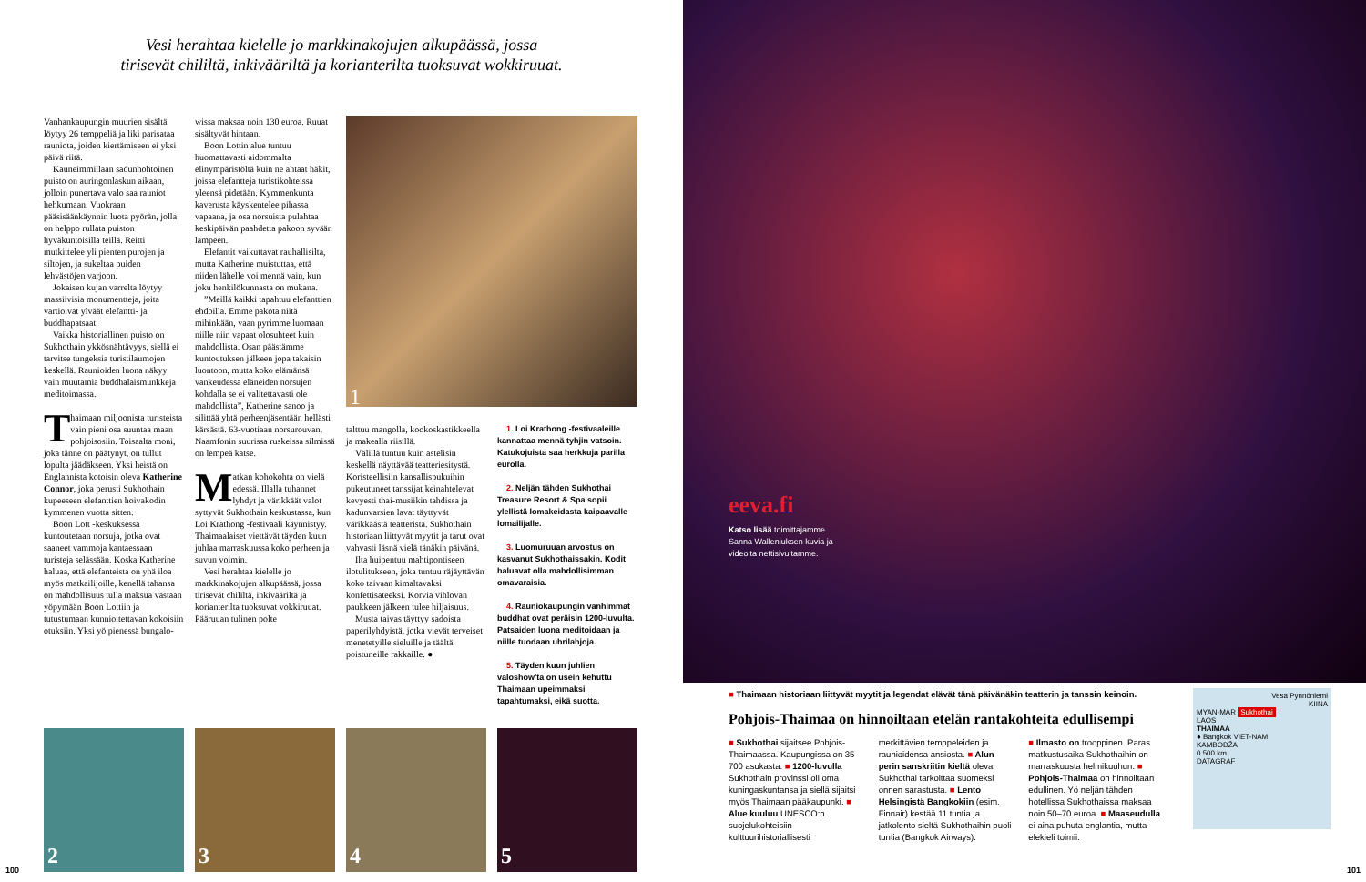Vesi herahtaa kielelle jo markkinakojujen alkupäässä, jossa
tirisevät chililtä, inkivääriltä ja korianterilta tuoksuvat wokkiruuat.
Vanhankaupungin muurien sisältä löytyy 26 temppeliä ja liki parisataa rauniota, joiden kiertämiseen ei yksi päivä riitä.
Kauneimmillaan sadunhohtoinen puisto on auringonlaskun aikaan, jolloin punertava valo saa rauniot hehkumaan. Vuokraan pääsisäänkäynnin luota pyörän, jolla on helppo rullata puiston hyväkuntoisilla teillä. Reitti mutkittelee yli pienten purojen ja siltojen, ja sukeltaa puiden lehvästöjen varjoon.
Jokaisen kujan varrelta löytyy massiivisia monumentteja, joita vartioivat ylväät elefantti- ja buddhapatsaat.
Vaikka historiallinen puisto on Sukhothain ykkösnähtävyys, siellä ei tarvitse tungeksia turistilaumojen keskellä. Raunioiden luona näkyy vain muutamia buddhalaismunkkeja meditoimassa.
Thaimaan miljoonista turisteista vain pieni osa suuntaa maan pohjoisosiin. Toisaalta moni, joka tänne on päätynyt, on tullut lopulta jäädäkseen. Yksi heistä on Englannista kotoisin oleva Katherine Connor, joka perusti Sukhothain kupeeseen elefanttien hoivakodin kymmenen vuotta sitten.
Boon Lott -keskuksessa kuntoutetaan norsuja, jotka ovat saaneet vammoja kantaessaan turisteja selässään. Koska Katherine haluaa, että elefanteista on yhä iloa myös matkailijoille, kenellä tahansa on mahdollisuus tulla maksua vastaan yöpymään Boon Lottiin ja tutustumaan kunnioitettavan kokoisiin otuksiin. Yksi yö pienessä bungalo-
wissa maksaa noin 130 euroa. Ruuat sisältyvät hintaan.
Boon Lottin alue tuntuu huomattavasti aidommalta elinympäristöltä kuin ne ahtaat häkit, joissa elefantteja turistikohteissa yleensä pidetään. Kymmenkunta kaverusta käyskentelee pihassa vapaana, ja osa norsuista pulahtaa keskipäivän paahdetta pakoon syvään lampeen.
Elefantit vaikuttavat rauhallisilta, mutta Katherine muistuttaa, että niiden lähelle voi mennä vain, kun joku henkilökunnasta on mukana.
”Meillä kaikki tapahtuu elefanttien ehdoilla. Emme pakota niitä mihinkään, vaan pyrimme luomaan niille niin vapaat olosuhteet kuin mahdollista. Osan päästämme kuntoutuksen jälkeen jopa takaisin luontoon, mutta koko elämänsä vankeudessa eläneiden norsujen kohdalla se ei valitettavasti ole mahdollista”, Katherine sanoo ja silittää yhtä perheenjäsentään hellästi kärsästä. 63-vuotiaan norsurouvan, Naamfonin suurissa ruskeissa silmissä on lempeä katse.
Matkan kohokohta on vielä edessä. Illalla tuhannet lyhdyt ja värikkäät valot syttyvät Sukhothain keskustassa, kun Loi Krathong -festivaali käynnistyy. Thaimaalaiset viettävät täyden kuun juhlaa marraskuussa koko perheen ja suvun voimin.
Vesi herahtaa kielelle jo markkinakojujen alkupäässä, jossa tirisevät chililtä, inkivääriltä ja korianterilta tuoksuvat vokkiruuat. Pääruuan tulinen polte
1
talttuu mangolla, kookoskastikkeella ja makealla riisillä.
Välillä tuntuu kuin astelisin keskellä näyttävää teatteriesitystä. Koristeellisiin kansallispukuihin pukeutuneet tanssijat keinahtelevat kevyesti thai-musiikin tahdissa ja kadunvarsien lavat täyttyvät värikkäästä teatterista. Sukhothain historiaan liittyvät myytit ja tarut ovat vahvasti läsnä vielä tänäkin päivänä.
Ilta huipentuu mahtipontiseen ilotulitukseen, joka tuntuu räjäyttävän koko taivaan kimaltavaksi konfettisateeksi. Korvia vihlovan paukkeen jälkeen tulee hiljaisuus.
Musta taivas täyttyy sadoista paperilyhdyistä, jotka vievät terveiset menetetyille sieluille ja täältä poistuneille rakkaille. ●
1. Loi Krathong -festivaaleille kannattaa mennä tyhjin vatsoin. Katukojuista saa herkkuja parilla eurolla.
2. Neljän tähden Sukhothai Treasure Resort & Spa sopii ylellistä lomakeidasta kaipaavalle lomailijalle.
3. Luomuruuan arvostus on kasvanut Sukhothaissakin. Kodit haluavat olla mahdollisimman omavaraisia.
4. Rauniokaupungin vanhimmat buddhat ovat peräisin 1200-luvulta. Patsaiden luona meditoidaan ja niille tuodaan uhrilahjoja.
5. Täyden kuun juhlien valoshow'ta on usein kehuttu Thaimaan upeimmaksi tapahtumaksi, eikä suotta.
2 3 4 5
100
eeva.fi
Katso lisää toimittajamme
Sanna Walleniuksen kuvia ja
videoita nettisivultamme.
■ Thaimaan historiaan liittyvät myytit ja legendat elävät tänä päivänäkin teatterin ja tanssin keinoin.
Pohjois-Thaimaa on hinnoiltaan etelän rantakohteita edullisempi
■ Sukhothai sijaitsee Pohjois-Thaimaassa. Kaupungissa on 35 700 asukasta. ■ 1200-luvulla Sukhothain provinssi oli oma kuningaskuntansa ja siellä sijaitsi myös Thaimaan pääkaupunki. ■ Alue kuuluu UNESCO:n suojelukohteisiin kulttuurihistoriallisesti
merkittävien temppeleiden ja raunioidensa ansiosta. ■ Alun perin sanskriitin kieltä oleva Sukhothai tarkoittaa suomeksi onnen sarastusta. ■ Lento Helsingistä Bangkokiin (esim. Finnair) kestää 11 tuntia ja jatkolento sieltä Sukhothaihin puoli tuntia (Bangkok Airways).
■ Ilmasto on trooppinen. Paras matkustusaika Sukhothaihin on marraskuusta helmikuuhun. ■ Pohjois-Thaimaa on hinnoiltaan edullinen. Yö neljän tähden hotellissa Sukhothaissa maksaa noin 50–70 euroa. ■ Maaseudulla ei aina puhuta englantia, mutta elekieli toimii.
Vesa Pynnöniemi
KIINA
MYAN-MAR Sukhothai
LAOS
THAIMAA
● Bangkok VIET-NAM
KAMBODŽA
0 500 km
DATAGRAF
101